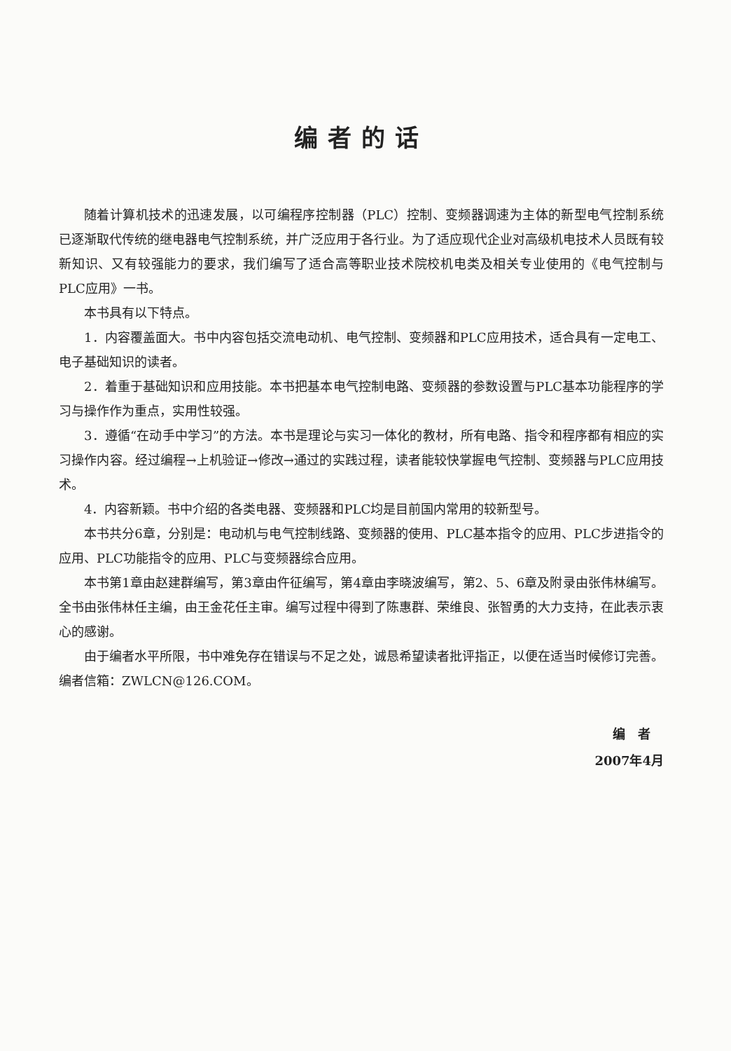编者的话
随着计算机技术的迅速发展，以可编程序控制器（PLC）控制、变频器调速为主体的新型电气控制系统已逐渐取代传统的继电器电气控制系统，并广泛应用于各行业。为了适应现代企业对高级机电技术人员既有较新知识、又有较强能力的要求，我们编写了适合高等职业技术院校机电类及相关专业使用的《电气控制与PLC应用》一书。
本书具有以下特点。
1．内容覆盖面大。书中内容包括交流电动机、电气控制、变频器和PLC应用技术，适合具有一定电工、电子基础知识的读者。
2．着重于基础知识和应用技能。本书把基本电气控制电路、变频器的参数设置与PLC基本功能程序的学习与操作作为重点，实用性较强。
3．遵循“在动手中学习”的方法。本书是理论与实习一体化的教材，所有电路、指令和程序都有相应的实习操作内容。经过编程→上机验证→修改→通过的实践过程，读者能较快掌握电气控制、变频器与PLC应用技术。
4．内容新颖。书中介绍的各类电器、变频器和PLC均是目前国内常用的较新型号。
本书共分6章，分别是：电动机与电气控制线路、变频器的使用、PLC基本指令的应用、PLC步进指令的应用、PLC功能指令的应用、PLC与变频器综合应用。
本书第1章由赵建群编写，第3章由仵征编写，第4章由李晓波编写，第2、5、6章及附录由张伟林编写。全书由张伟林任主编，由王金花任主审。编写过程中得到了陈惠群、荣维良、张智勇的大力支持，在此表示衷心的感谢。
由于编者水平所限，书中难免存在错误与不足之处，诚恳希望读者批评指正，以便在适当时候修订完善。编者信箱：ZWLCN@126.COM。
编　者
2007年4月